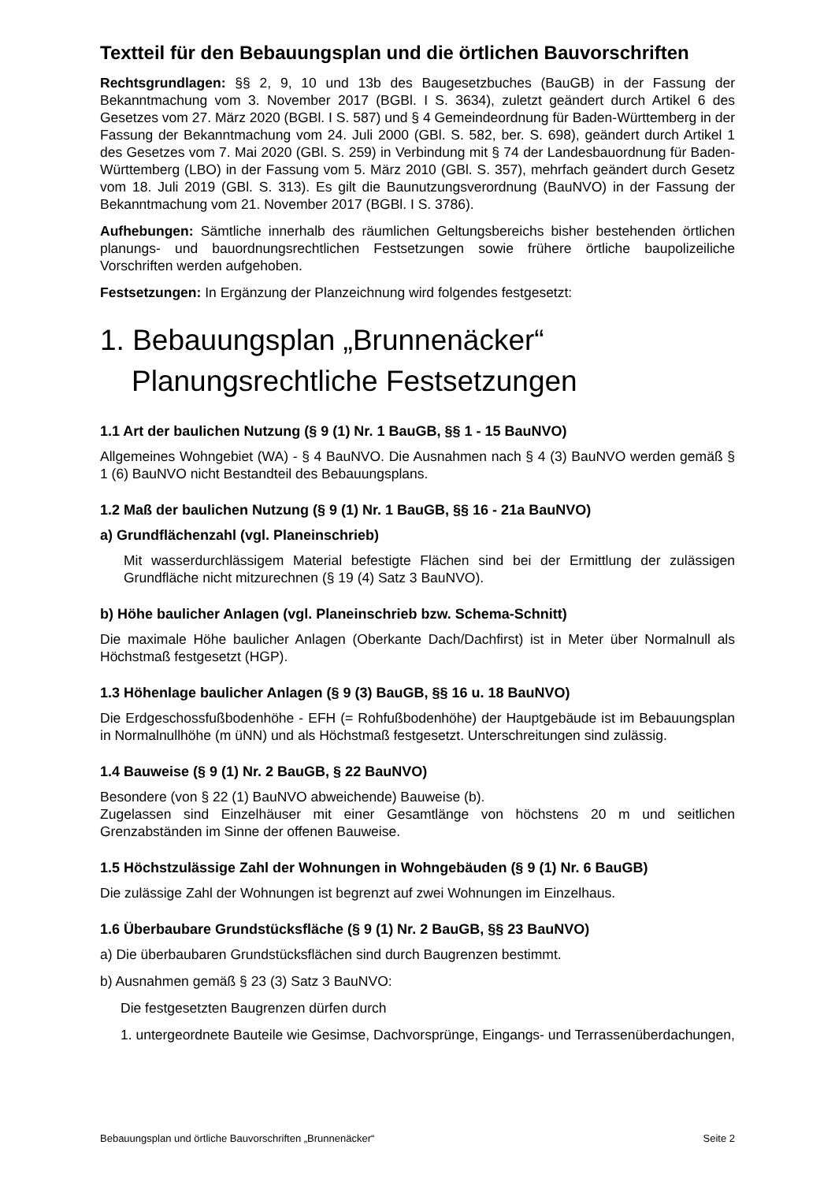Textteil für den Bebauungsplan und die örtlichen Bauvorschriften
Rechtsgrundlagen: §§ 2, 9, 10 und 13b des Baugesetzbuches (BauGB) in der Fassung der Bekanntmachung vom 3. November 2017 (BGBl. I S. 3634), zuletzt geändert durch Artikel 6 des Gesetzes vom 27. März 2020 (BGBl. I S. 587) und § 4 Gemeindeordnung für Baden-Württemberg in der Fassung der Bekanntmachung vom 24. Juli 2000 (GBl. S. 582, ber. S. 698), geändert durch Artikel 1 des Gesetzes vom 7. Mai 2020 (GBl. S. 259) in Verbindung mit § 74 der Landesbauordnung für Baden-Württemberg (LBO) in der Fassung vom 5. März 2010 (GBl. S. 357), mehrfach geändert durch Gesetz vom 18. Juli 2019 (GBl. S. 313). Es gilt die Baunutzungsverordnung (BauNVO) in der Fassung der Bekanntmachung vom 21. November 2017 (BGBl. I S. 3786).
Aufhebungen: Sämtliche innerhalb des räumlichen Geltungsbereichs bisher bestehenden örtlichen planungs- und bauordnungsrechtlichen Festsetzungen sowie frühere örtliche baupolizeiliche Vorschriften werden aufgehoben.
Festsetzungen: In Ergänzung der Planzeichnung wird folgendes festgesetzt:
1. Bebauungsplan „Brunnenäcker“
Planungsrechtliche Festsetzungen
1.1 Art der baulichen Nutzung (§ 9 (1) Nr. 1 BauGB, §§ 1 - 15 BauNVO)
Allgemeines Wohngebiet (WA) - § 4 BauNVO. Die Ausnahmen nach § 4 (3) BauNVO werden gemäß § 1 (6) BauNVO nicht Bestandteil des Bebauungsplans.
1.2 Maß der baulichen Nutzung (§ 9 (1) Nr. 1 BauGB, §§ 16 - 21a BauNVO)
a) Grundflächenzahl (vgl. Planeinschrieb)
Mit wasserdurchlässigem Material befestigte Flächen sind bei der Ermittlung der zulässigen Grundfläche nicht mitzurechnen (§ 19 (4) Satz 3 BauNVO).
b) Höhe baulicher Anlagen (vgl. Planeinschrieb bzw. Schema-Schnitt)
Die maximale Höhe baulicher Anlagen (Oberkante Dach/Dachfirst) ist in Meter über Normalnull als Höchstmaß festgesetzt (HGP).
1.3 Höhenlage baulicher Anlagen (§ 9 (3) BauGB, §§ 16 u. 18 BauNVO)
Die Erdgeschossfußbodenhöhe - EFH (= Rohfußbodenhöhe) der Hauptgebäude ist im Bebauungsplan in Normalnullhöhe (m üNN) und als Höchstmaß festgesetzt. Unterschreitungen sind zulässig.
1.4 Bauweise (§ 9 (1) Nr. 2 BauGB, § 22 BauNVO)
Besondere (von § 22 (1) BauNVO abweichende) Bauweise (b).
Zugelassen sind Einzelhäuser mit einer Gesamtlänge von höchstens 20 m und seitlichen Grenzabständen im Sinne der offenen Bauweise.
1.5 Höchstzulässige Zahl der Wohnungen in Wohngebäuden (§ 9 (1) Nr. 6 BauGB)
Die zulässige Zahl der Wohnungen ist begrenzt auf zwei Wohnungen im Einzelhaus.
1.6 Überbaubare Grundstücksfläche (§ 9 (1) Nr. 2 BauGB, §§ 23 BauNVO)
a) Die überbaubaren Grundstücksflächen sind durch Baugrenzen bestimmt.
b) Ausnahmen gemäß § 23 (3) Satz 3 BauNVO:
Die festgesetzten Baugrenzen dürfen durch
1. untergeordnete Bauteile wie Gesimse, Dachvorsprünge, Eingangs- und Terrassenüberdachungen,
Bebauungsplan und örtliche Bauvorschriften „Brunnenäcker“ Seite 2